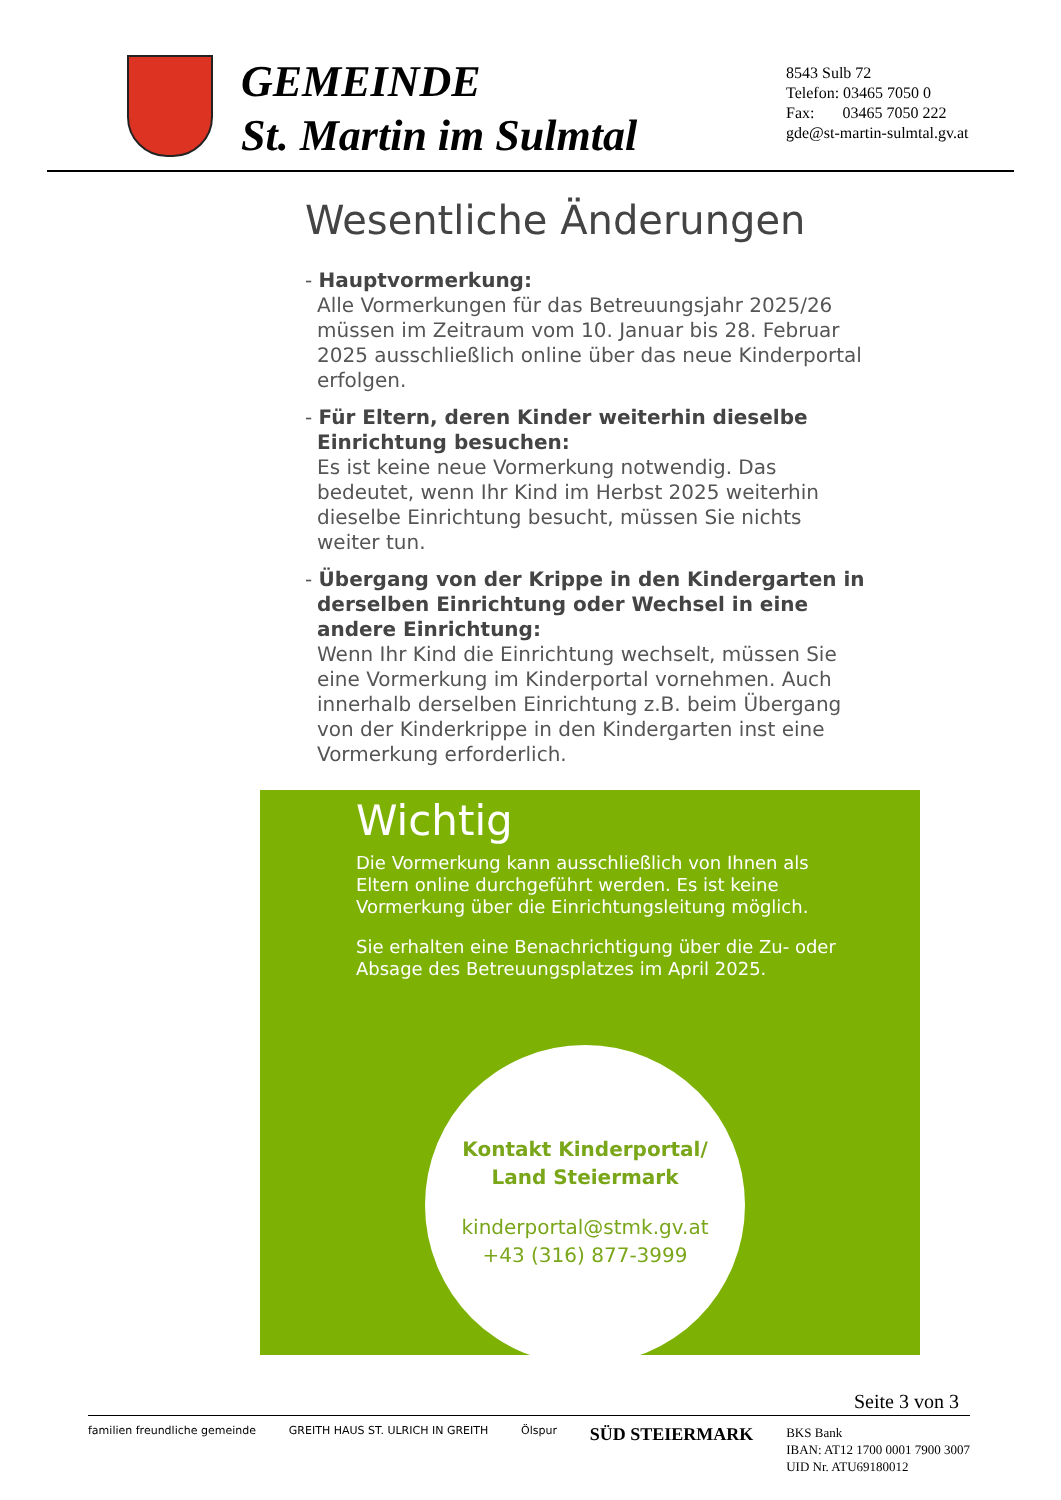GEMEINDE
St. Martin im Sulmtal
8543 Sulb 72
Telefon: 03465 7050 0
Fax: 03465 7050 222
gde@st-martin-sulmtal.gv.at
Wesentliche Änderungen
- Hauptvormerkung:
Alle Vormerkungen für das Betreuungsjahr 2025/26 müssen im Zeitraum vom 10. Januar bis 28. Februar 2025 ausschließlich online über das neue Kinderportal erfolgen.
- Für Eltern, deren Kinder weiterhin dieselbe Einrichtung besuchen:
Es ist keine neue Vormerkung notwendig. Das bedeutet, wenn Ihr Kind im Herbst 2025 weiterhin dieselbe Einrichtung besucht, müssen Sie nichts weiter tun.
- Übergang von der Krippe in den Kindergarten in derselben Einrichtung oder Wechsel in eine andere Einrichtung:
Wenn Ihr Kind die Einrichtung wechselt, müssen Sie eine Vormerkung im Kinderportal vornehmen. Auch innerhalb derselben Einrichtung z.B. beim Übergang von der Kinderkrippe in den Kindergarten inst eine Vormerkung erforderlich.
Wichtig
Die Vormerkung kann ausschließlich von Ihnen als Eltern online durchgeführt werden. Es ist keine Vormerkung über die Einrichtungsleitung möglich.
Sie erhalten eine Benachrichtigung über die Zu- oder Absage des Betreuungsplatzes im April 2025.
Kontakt Kinderportal/
Land Steiermark
kinderportal@stmk.gv.at
+43 (316) 877-3999
Seite 3 von 3
familien freundliche gemeinde GREITH HAUS ST. ULRICH IN GREITH Ölspur SÜD STEIERMARK
BKS Bank
IBAN: AT12 1700 0001 7900 3007
UID Nr. ATU69180012